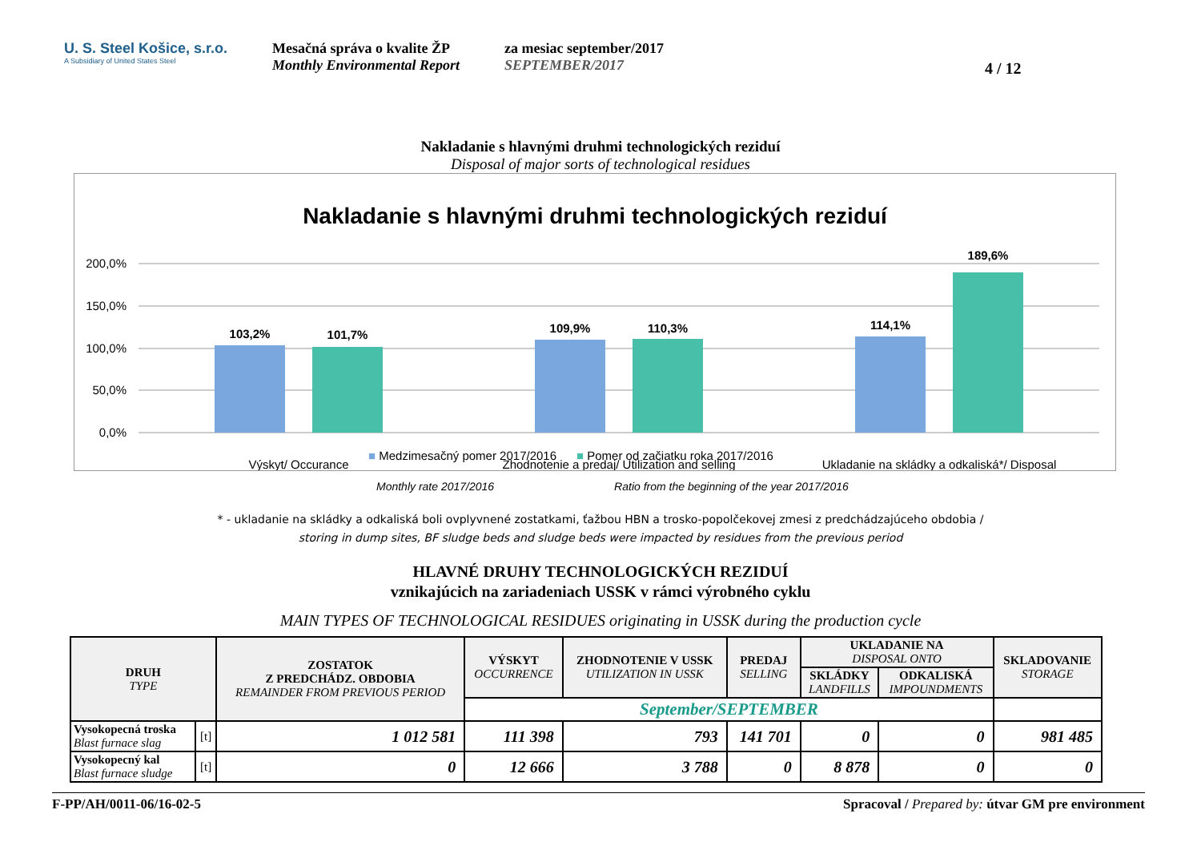U. S. Steel Košice, s.r.o.
A Subsidiary of United States Steel
Mesačná správa o kvalite ŽP
Monthly Environmental Report
za mesiac september/2017
SEPTEMBER/2017
4 / 12
Nakladanie s hlavnými druhmi technologických reziduí
Disposal of major sorts of technological residues
Nakladanie s hlavnými druhmi technologických reziduí
200,0%
150,0%
100,0%
50,0%
0,0%
103,2%
101,7%
109,9%
110,3%
114,1%
189,6%
Výskyt/ Occurance
Zhodnotenie a predaj/ Utilization and selling
Ukladanie na skládky a odkaliská*/ Disposal
■ Medzimesačný pomer 2017/2016 ■ Pomer od začiatku roka 2017/2016
Monthly rate 2017/2016 Ratio from the beginning of the year 2017/2016
* - ukladanie na skládky a odkaliská boli ovplyvnené zostatkami, ťažbou HBN a trosko-popolčekovej zmesi z predchádzajúceho obdobia /
storing in dump sites, BF sludge beds and sludge beds were impacted by residues from the previous period
HLAVNÉ DRUHY TECHNOLOGICKÝCH REZIDUÍ
vznikajúcich na zariadeniach USSK v rámci výrobného cyklu
MAIN TYPES OF TECHNOLOGICAL RESIDUES originating in USSK during the production cycle
| DRUH TYPE | | ZOSTATOK Z PREDCHÁDZ. OBDOBIA REMAINDER FROM PREVIOUS PERIOD | VÝSKYT OCCURRENCE | ZHODNOTENIE V USSK UTILIZATION IN USSK | PREDAJ SELLING | UKLADANIE NA DISPOSAL ONTO | | SKLADOVANIE STORAGE |
| --- | --- | --- | --- | --- | --- | --- | --- | --- |
| | | | | | | SKLÁDKY LANDFILLS | ODKALISKÁ IMPOUNDMENTS | |
| | | | September/SEPTEMBER | | | | | |
| Vysokopecná troska Blast furnace slag | [t] | 1 012 581 | 111 398 | 793 | 141 701 | 0 | 0 | 981 485 |
| Vysokopecný kal Blast furnace sludge | [t] | 0 | 12 666 | 3 788 | 0 | 8 878 | 0 | 0 |
F-PP/AH/0011-06/16-02-5 Spracoval / Prepared by: útvar GM pre environment